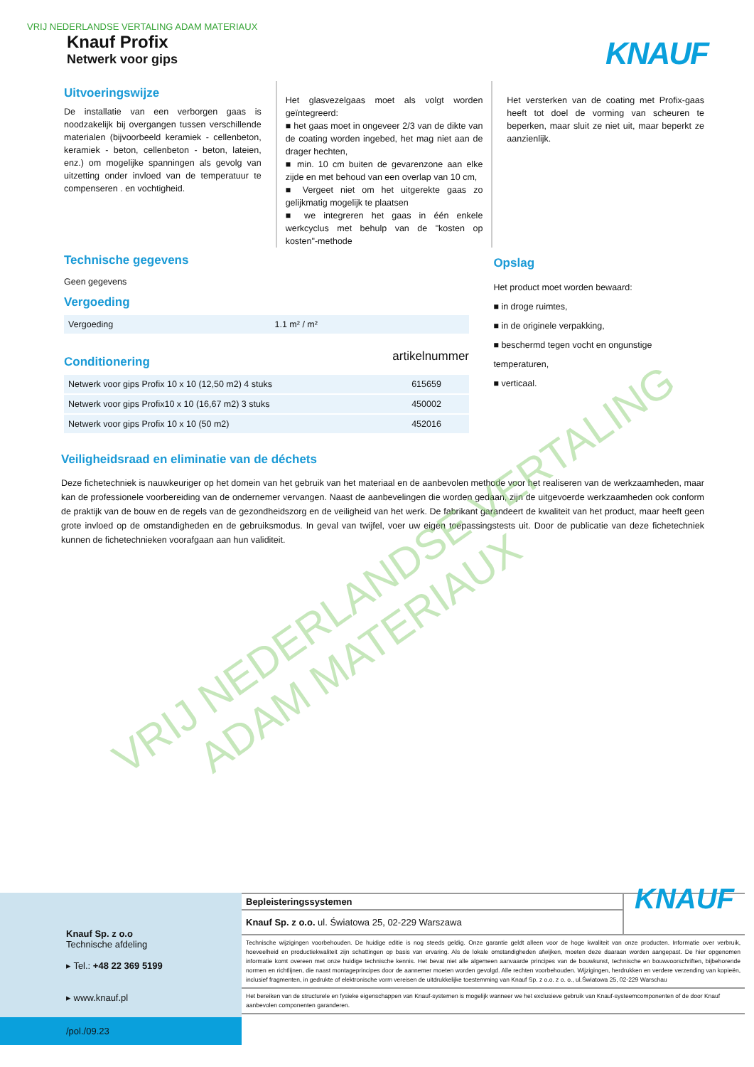VRIJ NEDERLANDSE VERTALING ADAM MATERIAUX
Knauf Profix
Netwerk voor gips
KNAUF
Uitvoeringswijze
De installatie van een verborgen gaas is noodzakelijk bij overgangen tussen verschillende materialen (bijvoorbeeld keramiek - cellenbeton, keramiek - beton, cellenbeton - beton, lateien, enz.) om mogelijke spanningen als gevolg van uitzetting onder invloed van de temperatuur te compenseren . en vochtigheid.
Het glasvezelgaas moet als volgt worden geïntegreerd:
■ het gaas moet in ongeveer 2/3 van de dikte van de coating worden ingebed, het mag niet aan de drager hechten,
■ min. 10 cm buiten de gevarenzone aan elke zijde en met behoud van een overlap van 10 cm,
■ Vergeet niet om het uitgerekte gaas zo gelijkmatig mogelijk te plaatsen
■ we integreren het gaas in één enkele werkcyclus met behulp van de "kosten op kosten"-methode
Het versterken van de coating met Profix-gaas heeft tot doel de vorming van scheuren te beperken, maar sluit ze niet uit, maar beperkt ze aanzienlijk.
Technische gegevens
Geen gegevens
Vergoeding
| Vergoeding | 1.1 m² / m² |
Conditionering
artikelnummer
| Netwerk voor gips Profix 10 x 10 (12,50 m2) 4 stuks | 615659 |
| Netwerk voor gips Profix10 x 10 (16,67 m2) 3 stuks | 450002 |
| Netwerk voor gips Profix 10 x 10 (50 m2) | 452016 |
Opslag
Het product moet worden bewaard:
■ in droge ruimtes,
■ in de originele verpakking,
■ beschermd tegen vocht en ongunstige temperaturen,
■ verticaal.
Veiligheidsraad en eliminatie van de déchets
Deze fichetechniek is nauwkeuriger op het domein van het gebruik van het materiaal en de aanbevolen methode voor het realiseren van de werkzaamheden, maar kan de professionele voorbereiding van de ondernemer vervangen. Naast de aanbevelingen die worden gedaan, zijn de uitgevoerde werkzaamheden ook conform de praktijk van de bouw en de regels van de gezondheidszorg en de veiligheid van het werk. De fabrikant garandeert de kwaliteit van het product, maar heeft geen grote invloed op de omstandigheden en de gebruiksmodus. In geval van twijfel, voer uw eigen toepassingstests uit. Door de publicatie van deze fichetechniek kunnen de fichetechnieken voorafgaan aan hun validiteit.
VRIJ NEDERLANDSE VERTALING
ADAM MATERIAUX
Knauf Sp. z o.o
Technische afdeling
▸ Tel.: +48 22 369 5199
▸ www.knauf.pl
/pol./09.23
Bepleisteringssystemen
Knauf Sp. z o.o. ul. Światowa 25, 02-229 Warszawa
KNAUF
Technische wijzigingen voorbehouden. De huidige editie is nog steeds geldig. Onze garantie geldt alleen voor de hoge kwaliteit van onze producten. Informatie over verbruik, hoeveelheid en productiekwaliteit zijn schattingen op basis van ervaring. Als de lokale omstandigheden afwijken, moeten deze daaraan worden aangepast. De hier opgenomen informatie komt overeen met onze huidige technische kennis. Het bevat niet alle algemeen aanvaarde principes van de bouwkunst, technische en bouwvoorschriften, bijbehorende normen en richtlijnen, die naast montageprincipes door de aannemer moeten worden gevolgd. Alle rechten voorbehouden. Wijzigingen, herdrukken en verdere verzending van kopieën, inclusief fragmenten, in gedrukte of elektronische vorm vereisen de uitdrukkelijke toestemming van Knauf Sp. z o.o. z o. o., ul.Światowa 25, 02-229 Warschau
Het bereiken van de structurele en fysieke eigenschappen van Knauf-systemen is mogelijk wanneer we het exclusieve gebruik van Knauf-systeemcomponenten of de door Knauf aanbevolen componenten garanderen.